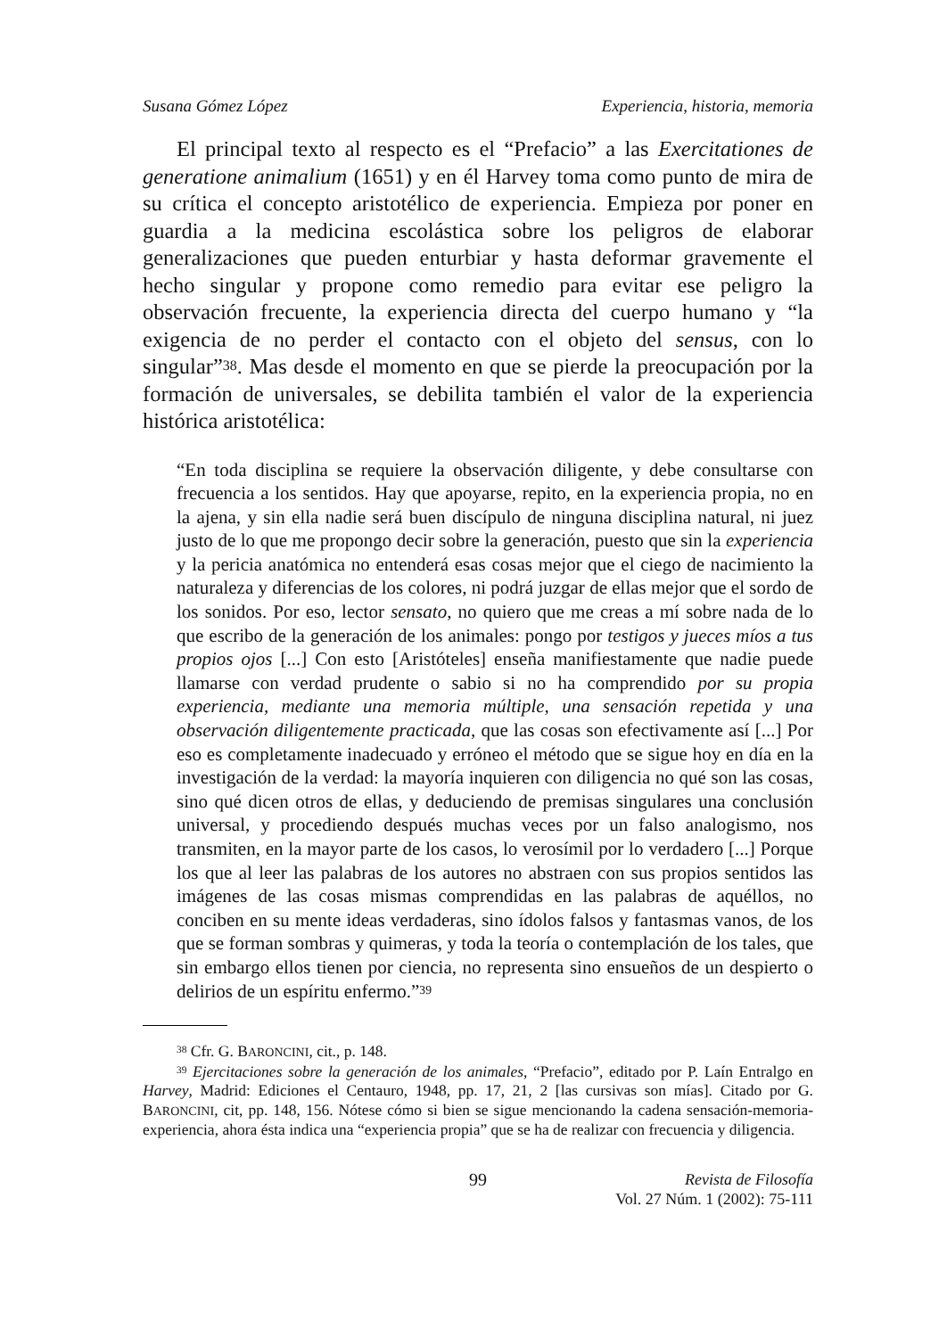Susana Gómez López Experiencia, historia, memoria
El principal texto al respecto es el “Prefacio” a las Exercitationes de generatione animalium (1651) y en él Harvey toma como punto de mira de su crítica el concepto aristotélico de experiencia. Empieza por poner en guardia a la medicina escolástica sobre los peligros de elaborar generalizaciones que pueden enturbiar y hasta deformar gravemente el hecho singular y propone como remedio para evitar ese peligro la observación frecuente, la experiencia directa del cuerpo humano y “la exigencia de no perder el contacto con el objeto del sensus, con lo singular”<sup>38</sup>. Mas desde el momento en que se pierde la preocupación por la formación de universales, se debilita también el valor de la experiencia histórica aristotélica:
“En toda disciplina se requiere la observación diligente, y debe consultarse con frecuencia a los sentidos. Hay que apoyarse, repito, en la experiencia propia, no en la ajena, y sin ella nadie será buen discípulo de ninguna disciplina natural, ni juez justo de lo que me propongo decir sobre la generación, puesto que sin la experiencia y la pericia anatómica no entenderá esas cosas mejor que el ciego de nacimiento la naturaleza y diferencias de los colores, ni podrá juzgar de ellas mejor que el sordo de los sonidos. Por eso, lector sensato, no quiero que me creas a mí sobre nada de lo que escribo de la generación de los animales: pongo por testigos y jueces míos a tus propios ojos [...] Con esto [Aristóteles] enseña manifiestamente que nadie puede llamarse con verdad prudente o sabio si no ha comprendido por su propia experiencia, mediante una memoria múltiple, una sensación repetida y una observación diligentemente practicada, que las cosas son efectivamente así [...] Por eso es completamente inadecuado y erróneo el método que se sigue hoy en día en la investigación de la verdad: la mayoría inquieren con diligencia no qué son las cosas, sino qué dicen otros de ellas, y deduciendo de premisas singulares una conclusión universal, y procediendo después muchas veces por un falso analogismo, nos transmiten, en la mayor parte de los casos, lo verosímil por lo verdadero [...] Porque los que al leer las palabras de los autores no abstraen con sus propios sentidos las imágenes de las cosas mismas comprendidas en las palabras de aquéllos, no conciben en su mente ideas verdaderas, sino ídolos falsos y fantasmas vanos, de los que se forman sombras y quimeras, y toda la teoría o contemplación de los tales, que sin embargo ellos tienen por ciencia, no representa sino ensueños de un despierto o delirios de un espíritu enfermo.”<sup>39</sup>
<sup>38</sup> Cfr. G. BARONCINI, cit., p. 148.
<sup>39</sup> Ejercitaciones sobre la generación de los animales, “Prefacio”, editado por P. Laín Entralgo en Harvey, Madrid: Ediciones el Centauro, 1948, pp. 17, 21, 2 [las cursivas son mías]. Citado por G. BARONCINI, cit, pp. 148, 156. Nótese cómo si bien se sigue mencionando la cadena sensación-memoria-experiencia, ahora ésta indica una “experiencia propia” que se ha de realizar con frecuencia y diligencia.
99 Revista de Filosofía
Vol. 27 Núm. 1 (2002): 75-111